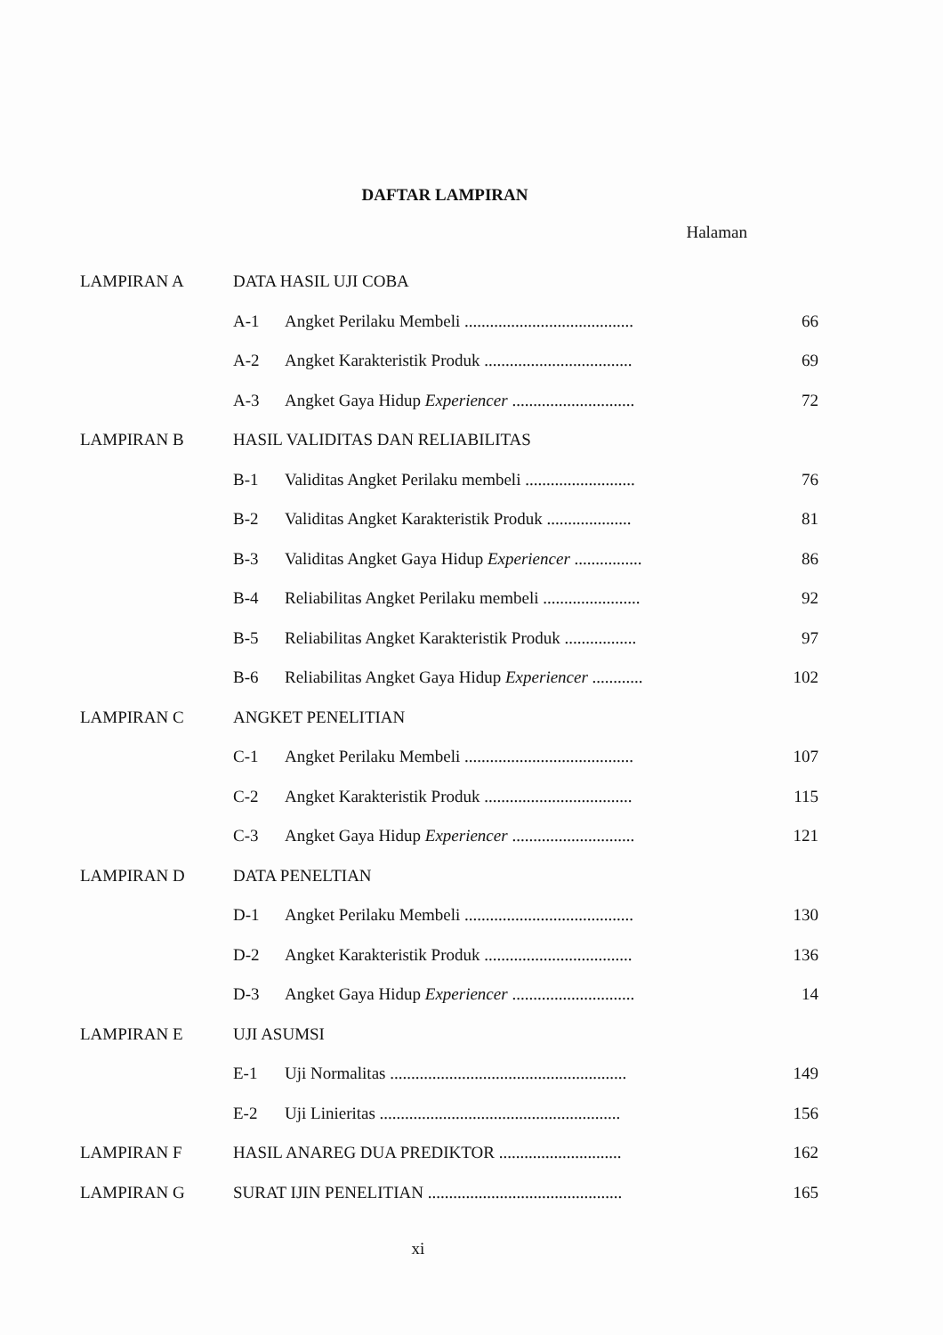DAFTAR LAMPIRAN
Halaman
| LAMPIRAN A | DATA HASIL UJI COBA | | |
| | A-1 | Angket Perilaku Membeli ........................................ | 66 |
| | A-2 | Angket Karakteristik Produk ................................... | 69 |
| | A-3 | Angket Gaya Hidup Experiencer ............................. | 72 |
| LAMPIRAN B | HASIL VALIDITAS DAN RELIABILITAS | | |
| | B-1 | Validitas Angket Perilaku membeli .......................... | 76 |
| | B-2 | Validitas Angket Karakteristik Produk .................... | 81 |
| | B-3 | Validitas Angket Gaya Hidup Experiencer ................ | 86 |
| | B-4 | Reliabilitas Angket Perilaku membeli ....................... | 92 |
| | B-5 | Reliabilitas Angket Karakteristik Produk ................. | 97 |
| | B-6 | Reliabilitas Angket Gaya Hidup Experiencer ............ | 102 |
| LAMPIRAN C | ANGKET PENELITIAN | | |
| | C-1 | Angket Perilaku Membeli ........................................ | 107 |
| | C-2 | Angket Karakteristik Produk ................................... | 115 |
| | C-3 | Angket Gaya Hidup Experiencer ............................. | 121 |
| LAMPIRAN D | DATA PENELTIAN | | |
| | D-1 | Angket Perilaku Membeli ........................................ | 130 |
| | D-2 | Angket Karakteristik Produk ................................... | 136 |
| | D-3 | Angket Gaya Hidup Experiencer ............................. | 14 |
| LAMPIRAN E | UJI ASUMSI | | |
| | E-1 | Uji Normalitas ........................................................ | 149 |
| | E-2 | Uji Linieritas ......................................................... | 156 |
| LAMPIRAN F | HASIL ANAREG DUA PREDIKTOR ............................. | | 162 |
| LAMPIRAN G | SURAT IJIN PENELITIAN .............................................. | | 165 |
xi